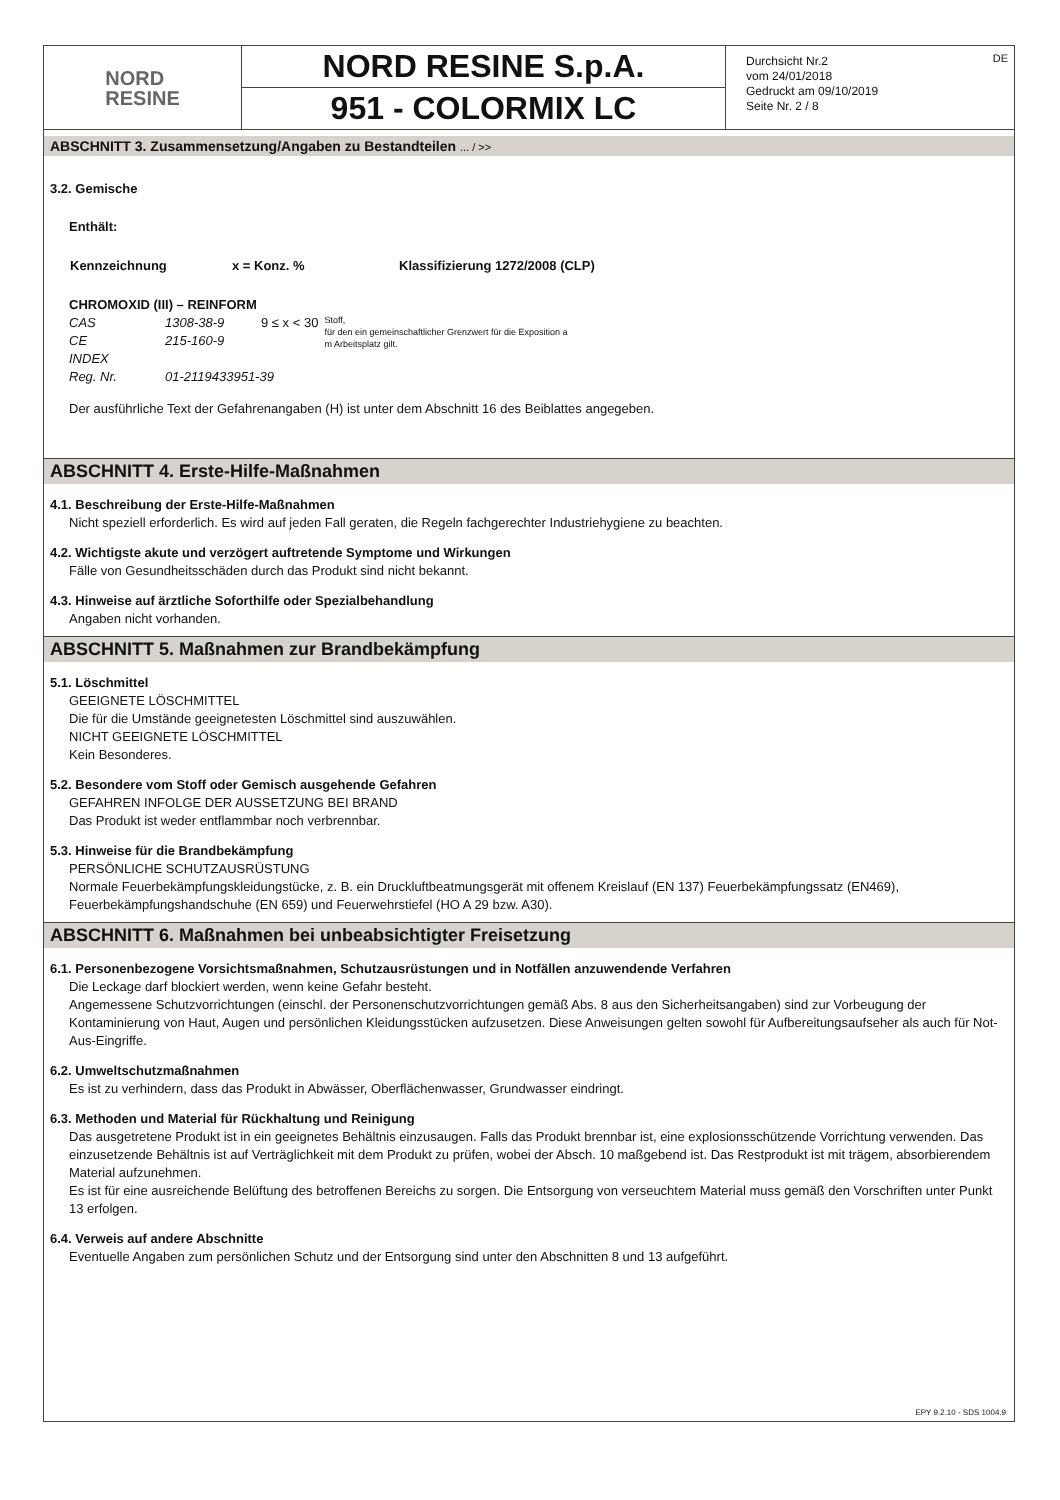DE
NORD
RESINE
NORD RESINE S.p.A.
951 - COLORMIX LC
Durchsicht Nr.2
vom 24/01/2018
Gedruckt am 09/10/2019
Seite Nr. 2 / 8
ABSCHNITT 3. Zusammensetzung/Angaben zu Bestandteilen ... / >>
3.2. Gemische
Enthält:
| Kennzeichnung | x = Konz. % | Klassifizierung 1272/2008 (CLP) |
| --- | --- | --- |
CHROMOXID (III) – REINFORM
| CAS | 1308-38-9 | 9 ≤ x < 30 | Stoff, für den ein gemeinschaftlicher Grenzwert für die Exposition a m Arbeitsplatz gilt. |
| CE | 215-160-9 | | |
| INDEX | | | |
| Reg. Nr. | 01-2119433951-39 | | |
Der ausführliche Text der Gefahrenangaben (H) ist unter dem Abschnitt 16 des Beiblattes angegeben.
ABSCHNITT 4. Erste-Hilfe-Maßnahmen
4.1. Beschreibung der Erste-Hilfe-Maßnahmen
Nicht speziell erforderlich. Es wird auf jeden Fall geraten, die Regeln fachgerechter Industriehygiene zu beachten.
4.2. Wichtigste akute und verzögert auftretende Symptome und Wirkungen
Fälle von Gesundheitsschäden durch das Produkt sind nicht bekannt.
4.3. Hinweise auf ärztliche Soforthilfe oder Spezialbehandlung
Angaben nicht vorhanden.
ABSCHNITT 5. Maßnahmen zur Brandbekämpfung
5.1. Löschmittel
GEEIGNETE LÖSCHMITTEL
Die für die Umstände geeignetesten Löschmittel sind auszuwählen.
NICHT GEEIGNETE LÖSCHMITTEL
Kein Besonderes.
5.2. Besondere vom Stoff oder Gemisch ausgehende Gefahren
GEFAHREN INFOLGE DER AUSSETZUNG BEI BRAND
Das Produkt ist weder entflammbar noch verbrennbar.
5.3. Hinweise für die Brandbekämpfung
PERSÖNLICHE SCHUTZAUSRÜSTUNG
Normale Feuerbekämpfungskleidungstücke, z. B. ein Druckluftbeatmungsgerät mit offenem Kreislauf (EN 137) Feuerbekämpfungssatz (EN469), Feuerbekämpfungshandschuhe (EN 659) und Feuerwehrstiefel (HO A 29 bzw. A30).
ABSCHNITT 6. Maßnahmen bei unbeabsichtigter Freisetzung
6.1. Personenbezogene Vorsichtsmaßnahmen, Schutzausrüstungen und in Notfällen anzuwendende Verfahren
Die Leckage darf blockiert werden, wenn keine Gefahr besteht.
Angemessene Schutzvorrichtungen (einschl. der Personenschutzvorrichtungen gemäß Abs. 8 aus den Sicherheitsangaben) sind zur Vorbeugung der Kontaminierung von Haut, Augen und persönlichen Kleidungsstücken aufzusetzen. Diese Anweisungen gelten sowohl für Aufbereitungsaufseher als auch für Not-Aus-Eingriffe.
6.2. Umweltschutzmaßnahmen
Es ist zu verhindern, dass das Produkt in Abwässer, Oberflächenwasser, Grundwasser eindringt.
6.3. Methoden und Material für Rückhaltung und Reinigung
Das ausgetretene Produkt ist in ein geeignetes Behältnis einzusaugen. Falls das Produkt brennbar ist, eine explosionsschützende Vorrichtung verwenden. Das einzusetzende Behältnis ist auf Verträglichkeit mit dem Produkt zu prüfen, wobei der Absch. 10 maßgebend ist. Das Restprodukt ist mit trägem, absorbierendem Material aufzunehmen.
Es ist für eine ausreichende Belüftung des betroffenen Bereichs zu sorgen. Die Entsorgung von verseuchtem Material muss gemäß den Vorschriften unter Punkt 13 erfolgen.
6.4. Verweis auf andere Abschnitte
Eventuelle Angaben zum persönlichen Schutz und der Entsorgung sind unter den Abschnitten 8 und 13 aufgeführt.
EPY 9.2.10 - SDS 1004.9